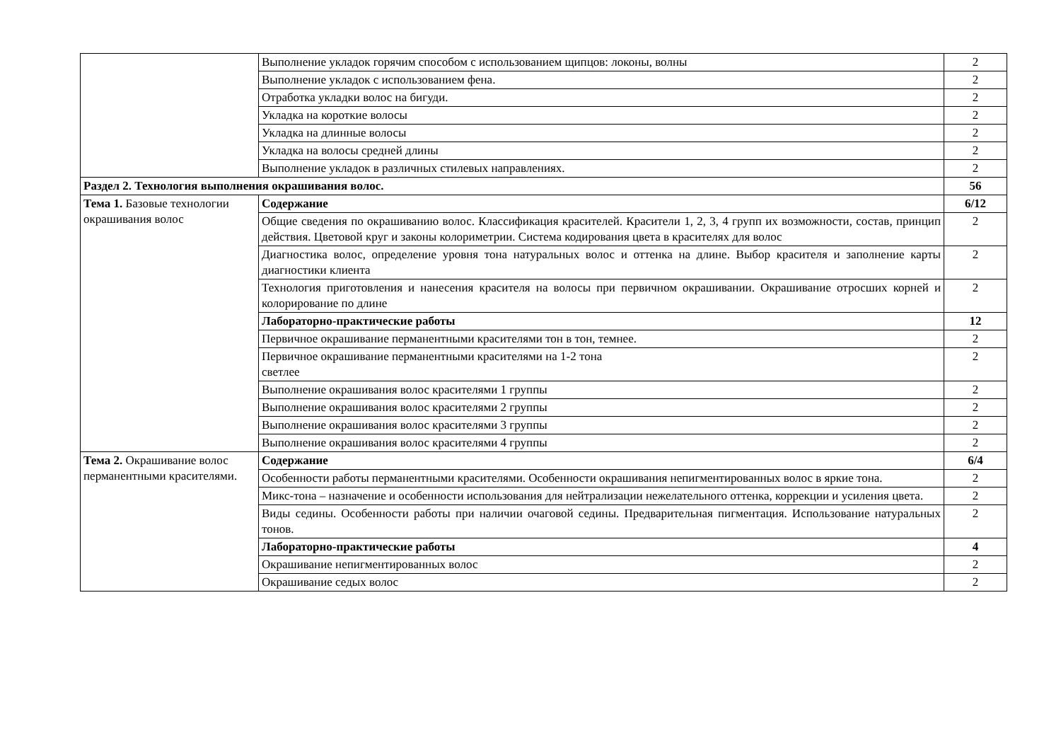| | Выполнение укладок горячим способом с использованием щипцов: локоны, волны | 2 |
| | Выполнение укладок с использованием фена. | 2 |
| | Отработка укладки волос на бигуди. | 2 |
| | Укладка на короткие волосы | 2 |
| | Укладка на длинные волосы | 2 |
| | Укладка на волосы средней длины | 2 |
| | Выполнение укладок в различных стилевых направлениях. | 2 |
| Раздел 2. Технология выполнения окрашивания волос. | | 56 |
| Тема 1. Базовые технологии окрашивания волос | Содержание | 6/12 |
| | Общие сведения по окрашиванию волос. Классификация красителей. Красители 1, 2, 3, 4 групп их возможности, состав, принцип действия. Цветовой круг и законы колориметрии. Система кодирования цвета в красителях для волос | 2 |
| | Диагностика волос, определение уровня тона натуральных волос и оттенка на длине. Выбор красителя и заполнение карты диагностики клиента | 2 |
| | Технология приготовления и нанесения красителя на волосы при первичном окрашивании. Окрашивание отросших корней и колорирование по длине | 2 |
| | Лабораторно-практические работы | 12 |
| | Первичное окрашивание перманентными красителями тон в тон, темнее. | 2 |
| | Первичное окрашивание перманентными красителями на 1-2 тона светлее | 2 |
| | Выполнение окрашивания волос красителями 1 группы | 2 |
| | Выполнение окрашивания волос красителями 2 группы | 2 |
| | Выполнение окрашивания волос красителями 3 группы | 2 |
| | Выполнение окрашивания волос красителями 4 группы | 2 |
| Тема 2. Окрашивание волос перманентными красителями. | Содержание | 6/4 |
| | Особенности работы перманентными красителями. Особенности окрашивания непигментированных волос в яркие тона. | 2 |
| | Микс-тона – назначение и особенности использования для нейтрализации нежелательного оттенка, коррекции и усиления цвета. | 2 |
| | Виды седины. Особенности работы при наличии очаговой седины. Предварительная пигментация. Использование натуральных тонов. | 2 |
| | Лабораторно-практические работы | 4 |
| | Окрашивание непигментированных волос | 2 |
| | Окрашивание седых волос | 2 |